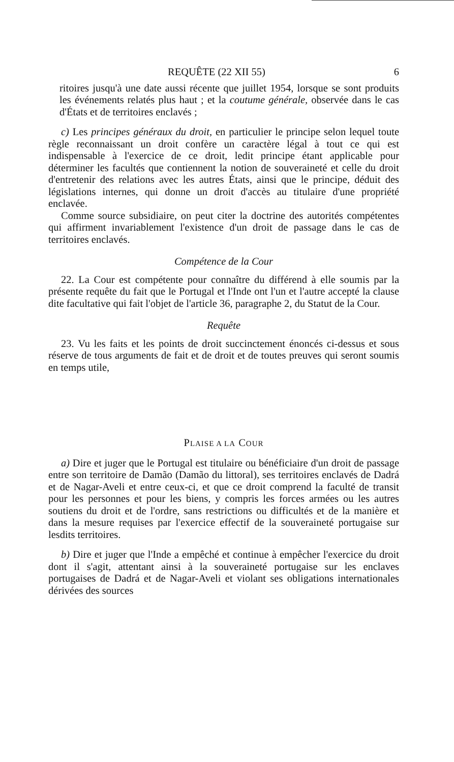REQUÊTE (22 XII 55) 6
ritoires jusqu'à une date aussi récente que juillet 1954, lorsque se sont produits les événements relatés plus haut ; et la coutume générale, observée dans le cas d'États et de territoires enclavés ;
c) Les principes généraux du droit, en particulier le principe selon lequel toute règle reconnaissant un droit confère un caractère légal à tout ce qui est indispensable à l'exercice de ce droit, ledit principe étant applicable pour déterminer les facultés que contiennent la notion de souveraineté et celle du droit d'entretenir des relations avec les autres États, ainsi que le principe, déduit des législations internes, qui donne un droit d'accès au titulaire d'une propriété enclavée.
Comme source subsidiaire, on peut citer la doctrine des autorités compétentes qui affirment invariablement l'existence d'un droit de passage dans le cas de territoires enclavés.
Compétence de la Cour
22. La Cour est compétente pour connaître du différend à elle soumis par la présente requête du fait que le Portugal et l'Inde ont l'un et l'autre accepté la clause dite facultative qui fait l'objet de l'article 36, paragraphe 2, du Statut de la Cour.
Requête
23. Vu les faits et les points de droit succinctement énoncés ci-dessus et sous réserve de tous arguments de fait et de droit et de toutes preuves qui seront soumis en temps utile,
PLAISE A LA COUR
a) Dire et juger que le Portugal est titulaire ou bénéficiaire d'un droit de passage entre son territoire de Damão (Damão du littoral), ses territoires enclavés de Dadrá et de Nagar-Aveli et entre ceux-ci, et que ce droit comprend la faculté de transit pour les personnes et pour les biens, y compris les forces armées ou les autres soutiens du droit et de l'ordre, sans restrictions ou difficultés et de la manière et dans la mesure requises par l'exercice effectif de la souveraineté portugaise sur lesdits territoires.
b) Dire et juger que l'Inde a empêché et continue à empêcher l'exercice du droit dont il s'agit, attentant ainsi à la souveraineté portugaise sur les enclaves portugaises de Dadrá et de Nagar-Aveli et violant ses obligations internationales dérivées des sources